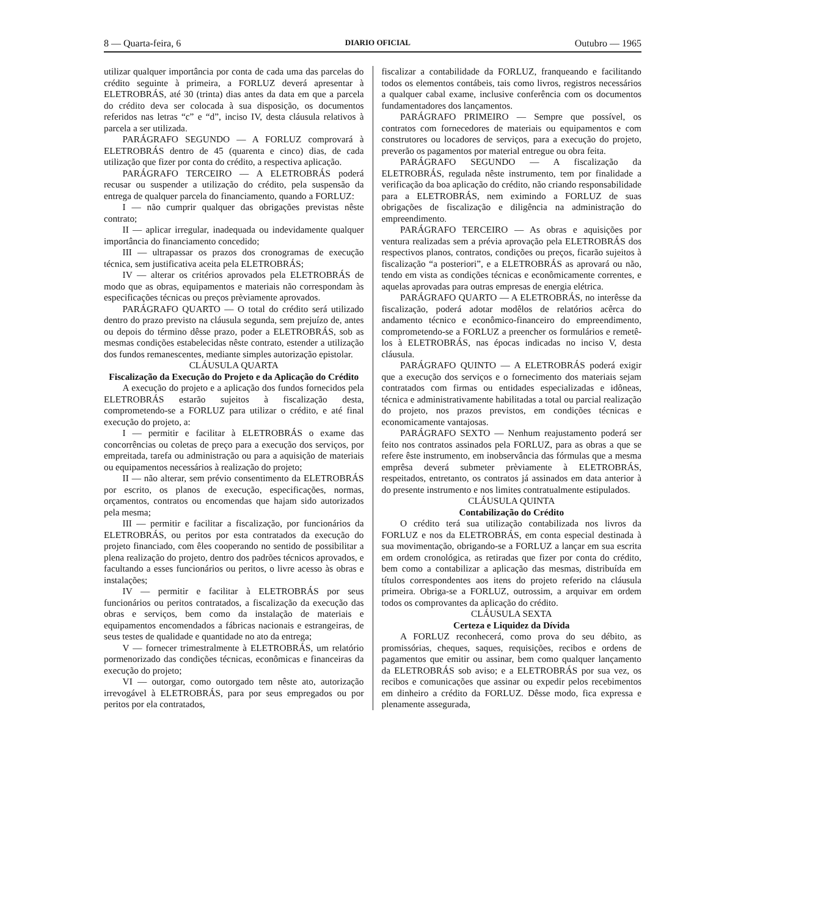8 — Quarta-feira, 6 DIARIO OFICIAL Outubro — 1965
utilizar qualquer importância por conta de cada uma das parcelas do crédito seguinte à primeira, a FORLUZ deverá apresentar à ELETROBRÁS, até 30 (trinta) dias antes da data em que a parcela do crédito deva ser colocada à sua disposição, os documentos referidos nas letras “c” e “d”, inciso IV, desta cláusula relativos à parcela a ser utilizada.
PARÁGRAFO SEGUNDO — A FORLUZ comprovará à ELETROBRÁS dentro de 45 (quarenta e cinco) dias, de cada utilização que fizer por conta do crédito, a respectiva aplicação.
PARÁGRAFO TERCEIRO — A ELETROBRÁS poderá recusar ou suspender a utilização do crédito, pela suspensão da entrega de qualquer parcela do financiamento, quando a FORLUZ:
I — não cumprir qualquer das obrigações previstas nêste contrato;
II — aplicar irregular, inadequada ou indevidamente qualquer importância do financiamento concedido;
III — ultrapassar os prazos dos cronogramas de execução técnica, sem justificativa aceita pela ELETROBRÁS;
IV — alterar os critérios aprovados pela ELETROBRÁS de modo que as obras, equipamentos e materiais não correspondam às especificações técnicas ou preços prèviamente aprovados.
PARÁGRAFO QUARTO — O total do crédito será utilizado dentro do prazo previsto na cláusula segunda, sem prejuízo de, antes ou depois do término dêsse prazo, poder a ELETROBRÁS, sob as mesmas condições estabelecidas nêste contrato, estender a utilização dos fundos remanescentes, mediante simples autorização epistolar.
CLÁUSULA QUARTA
Fiscalização da Execução do Projeto e da Aplicação do Crédito
A execução do projeto e a aplicação dos fundos fornecidos pela ELETROBRÁS estarão sujeitos à fiscalização desta, comprometendo-se a FORLUZ para utilizar o crédito, e até final execução do projeto, a:
I — permitir e facilitar à ELETROBRÁS o exame das concorrências ou coletas de preço para a execução dos serviços, por empreitada, tarefa ou administração ou para a aquisição de materiais ou equipamentos necessários à realização do projeto;
II — não alterar, sem prévio consentimento da ELETROBRÁS por escrito, os planos de execução, especificações, normas, orçamentos, contratos ou encomendas que hajam sido autorizados pela mesma;
III — permitir e facilitar a fiscalização, por funcionários da ELETROBRÁS, ou peritos por esta contratados da execução do projeto financiado, com êles cooperando no sentido de possibilitar a plena realização do projeto, dentro dos padrões técnicos aprovados, e facultando a esses funcionários ou peritos, o livre acesso às obras e instalações;
IV — permitir e facilitar à ELETROBRÁS por seus funcionários ou peritos contratados, a fiscalização da execução das obras e serviços, bem como da instalação de materiais e equipamentos encomendados a fábricas nacionais e estrangeiras, de seus testes de qualidade e quantidade no ato da entrega;
V — fornecer trimestralmente à ELETROBRÁS, um relatório pormenorizado das condições técnicas, econômicas e financeiras da execução do projeto;
VI — outorgar, como outorgado tem nêste ato, autorização irrevogável à ELETROBRÁS, para por seus empregados ou por peritos por ela contratados,
fiscalizar a contabilidade da FORLUZ, franqueando e facilitando todos os elementos contábeis, tais como livros, registros necessários a qualquer cabal exame, inclusive conferência com os documentos fundamentadores dos lançamentos.
PARÁGRAFO PRIMEIRO — Sempre que possível, os contratos com fornecedores de materiais ou equipamentos e com construtores ou locadores de serviços, para a execução do projeto, preverão os pagamentos por material entregue ou obra feita.
PARÁGRAFO SEGUNDO — A fiscalização da ELETROBRÁS, regulada nêste instrumento, tem por finalidade a verificação da boa aplicação do crédito, não criando responsabilidade para a ELETROBRÁS, nem eximindo a FORLUZ de suas obrigações de fiscalização e diligência na administração do empreendimento.
PARÁGRAFO TERCEIRO — As obras e aquisições por ventura realizadas sem a prévia aprovação pela ELETROBRÁS dos respectivos planos, contratos, condições ou preços, ficarão sujeitos à fiscalização “a posteriori”, e a ELETROBRÁS as aprovará ou não, tendo em vista as condições técnicas e econômicamente correntes, e aquelas aprovadas para outras empresas de energia elétrica.
PARÁGRAFO QUARTO — A ELETROBRÁS, no interêsse da fiscalização, poderá adotar modêlos de relatórios acêrca do andamento técnico e econômico-financeiro do empreendimento, comprometendo-se a FORLUZ a preencher os formulários e remetê-los à ELETROBRÁS, nas épocas indicadas no inciso V, desta cláusula.
PARÁGRAFO QUINTO — A ELETROBRÁS poderá exigir que a execução dos serviços e o fornecimento dos materiais sejam contratados com firmas ou entidades especializadas e idôneas, técnica e administrativamente habilitadas a total ou parcial realização do projeto, nos prazos previstos, em condições técnicas e economicamente vantajosas.
PARÁGRAFO SEXTO — Nenhum reajustamento poderá ser feito nos contratos assinados pela FORLUZ, para as obras a que se refere êste instrumento, em inobservância das fórmulas que a mesma emprêsa deverá submeter prèviamente à ELETROBRÁS, respeitados, entretanto, os contratos já assinados em data anterior à do presente instrumento e nos limites contratualmente estipulados.
CLÁUSULA QUINTA
Contabilização do Crédito
O crédito terá sua utilização contabilizada nos livros da FORLUZ e nos da ELETROBRÁS, em conta especial destinada à sua movimentação, obrigando-se a FORLUZ a lançar em sua escrita em ordem cronológica, as retiradas que fizer por conta do crédito, bem como a contabilizar a aplicação das mesmas, distribuída em títulos correspondentes aos itens do projeto referido na cláusula primeira. Obriga-se a FORLUZ, outrossim, a arquivar em ordem todos os comprovantes da aplicação do crédito.
CLÁUSULA SEXTA
Certeza e Liquidez da Dívida
A FORLUZ reconhecerá, como prova do seu débito, as promissórias, cheques, saques, requisições, recibos e ordens de pagamentos que emitir ou assinar, bem como qualquer lançamento da ELETROBRÁS sob aviso; e a ELETROBRÁS por sua vez, os recibos e comunicações que assinar ou expedir pelos recebimentos em dinheiro a crédito da FORLUZ. Dêsse modo, fica expressa e plenamente assegurada,